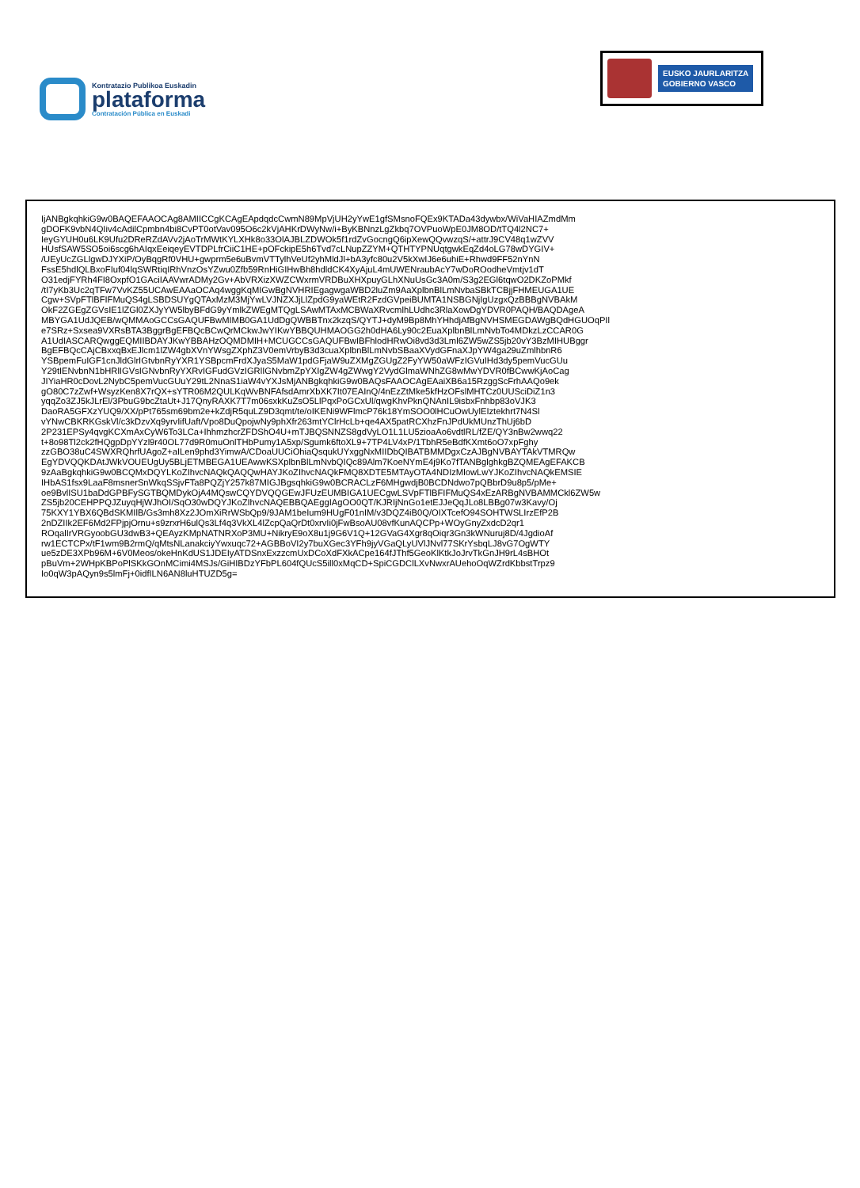Kontratazio Publikoa Euskadin
plataforma
Contratación Pública en Euskadi
EUSKO JAURLARITZA
GOBIERNO VASCO
IjANBgkqhkiG9w0BAQEFAAOCAg8AMIICCgKCAgEApdqdcCwmN89MpVjUH2yYwE1gfSMsnoFQEx9KTADa43dywbx/WiVaHIAZmdMm
gDOFK9vbN4QIiv4cAdilCpmbn4bi8CvPT0otVav095O6c2kVjAHKrDWyNw/i+ByKBNnzLgZkbq7OVPuoWpE0JM8OD/tTQ4l2NC7+
IeyGYUH0u6LK9Ufu2DReRZdAVv2jAoTrMWtKYLXHk8o33OlAJBLZDWOk5f1rdZvGocngQ6ipXewQQvwzqS/+attrJ9CV48q1wZVV
HUsfSAW5SO5oi6scg6hAIqxEeiqeyEVTDPLfrCiiC1HE+pOFckipE5h6Tvd7cLNupZZYM+QTHTYPNUqtgwkEqZd4oLG78wDYGIV+
/UEyUcZGLlgwDJYXiP/OyBqgRf0VHU+gwprm5e6uBvmVTTylhVeUf2yhMldJl+bA3yfc80u2V5kXwIJ6e6uhiE+Rhwd9FF52nYnN
FssE5hdlQLBxoFIuf04lqSWRtiqIRhVnzOsYZwu0Zfb59RnHiGIHwBh8hdldCK4XyAjuL4mUWENraubAcY7wDoROodheVmtjv1dT
O31edjFYRh4FI8OxpfO1GAciIAAVwrADMy2Gv+AbVRXizXWZCWxrmVRDBuXHXpuyGLhXNuUsGc3A0m/S3g2EGl6tqwO2DKZoPMkf
/tI7yKb3Uc2qTFw7VvKZ55UCAwEAAaOCAq4wggKqMIGwBgNVHRIEgagwgaWBD2luZm9AaXplbnBlLmNvbaSBkTCBjjFHMEUGA1UE
Cgw+SVpFTlBFIFMuQS4gLSBDSUYgQTAxMzM3MjYwLVJNZXJjLlZpdG9yaWEtR2FzdGVpeiBUMTA1NSBGNjIgUzgxQzBBBgNVBAkM
OkF2ZGEgZGVsIE1lZGl0ZXJyYW5lbyBFdG9yYmlkZWEgMTQgLSAwMTAxMCBWaXRvcmlhLUdhc3RlaXowDgYDVR0PAQH/BAQDAgeA
MBYGA1UdJQEB/wQMMAoGCCsGAQUFBwMIMB0GA1UdDgQWBBTnx2kzqS/QYTJ+dyM9Bp8MhYHhdjAfBgNVHSMEGDAWgBQdHGUOqPIl
e7SRz+Sxsea9VXRsBTA3BggrBgEFBQcBCwQrMCkwJwYIKwYBBQUHMAOGG2h0dHA6Ly90c2EuaXplbnBlLmNvbTo4MDkzLzCCAR0G
A1UdIASCARQwggEQMIIBDAYJKwYBBAHzOQMDMIH+MCUGCCsGAQUFBwIBFhlodHRwOi8vd3d3Lml6ZW5wZS5jb20vY3BzMIHUBggr
BgEFBQcCAjCBxxqBxEJlcm1lZW4gbXVnYWsgZXphZ3V0emVrbyB3d3cuaXplbnBlLmNvbSBaaXVydGFnaXJpYW4ga29uZmlhbnR6
YSBpemFuIGF1cnJldGlrIGtvbnRyYXR1YSBpcmFrdXJyaS5MaW1pdGFjaW9uZXMgZGUgZ2FyYW50aWFzIGVuIHd3dy5pemVucGUu
Y29tIENvbnN1bHRlIGVsIGNvbnRyYXRvIGFudGVzIGRlIGNvbmZpYXIgZW4gZWwgY2VydGlmaWNhZG8wMwYDVR0fBCwwKjAoCag
JIYiaHR0cDovL2NybC5pemVucGUuY29tL2NnaS1iaW4vYXJsMjANBgkqhkiG9w0BAQsFAAOCAgEAaiXB6a15RzggScFrhAAQo9ek
gO80C7zZwf+WsyzKen8X7rQX+sYTR06M2QULKqWvBNFAfsdAmrXbXK7It07EAInQ/4nEzZtMke5kfHzOFslMHTCz0UUSciDiZ1n3
yqqZo3ZJ5kJLrEl/3PbuG9bcZtaUt+J17QnyRAXK7T7m06sxkKuZsO5LlPqxPoGCxUl/qwgKhvPknQNAnIL9isbxFnhbp83oVJK3
DaoRA5GFXzYUQ9/XX/pPt765sm69bm2e+kZdjR5quLZ9D3qmt/te/oIKENi9WFlmcP76k18YmSOO0lHCuOwUylEIztekhrt7N4Sl
vYNwCBKRKGskVl/c3kDzvXq9yrvIifUaft/Vpo8DuQpojwNy9phXfr263mtYClrHcLb+qe4AX5patRCXhzFnJPdUkMUnzThUj6bD
2P231EPSy4qvgKCXmAxCyW6To3LCa+IhhmzhcrZFDShO4U+mTJBQSNNZS8gdVyLO1L1LU5zioaAo6vdtlRL/fZE/QY3nBw2wwq22
t+8o98Tl2ck2fHQgpDpYYzl9r40OL77d9R0muOnlTHbPumy1A5xp/Sgumk6ftoXL9+7TP4LV4xP/1TbhR5eBdfKXmt6oO7xpFghy
zzGBO38uC4SWXRQhrfUAgoZ+aILen9phd3YimwA/CDoaUUCiOhiaQsqukUYxggNxMIIDbQIBATBMMDgxCzAJBgNVBAYTAkVTMRQw
EgYDVQQKDAtJWkVOUEUgUy5BLjETMBEGA1UEAwwKSXplbnBlLmNvbQIQc89Alm7KoeNYmE4j9Ko7fTANBglghkgBZQMEAgEFAKCB
9zAaBgkqhkiG9w0BCQMxDQYLKoZIhvcNAQkQAQQwHAYJKoZIhvcNAQkFMQ8XDTE5MTAyOTA4NDIzMlowLwYJKoZIhvcNAQkEMSIE
IHbAS1fsx9LaaF8msnerSnWkqSSjvFTa8PQZjY257k87MIGJBgsqhkiG9w0BCRACLzF6MHgwdjB0BCDNdwo7pQBbrD9u8p5/pMe+
oe9BvlISU1baDdGPBFySGTBQMDykOjA4MQswCQYDVQQGEwJFUzEUMBIGA1UECgwLSVpFTlBFIFMuQS4xEzARBgNVBAMMCkl6ZW5w
ZS5jb20CEHPPQJZuyqHjWJhOI/SqO30wDQYJKoZIhvcNAQEBBQAEggIAgOO0QT/KJRIjNnGo1etEJJeQqJLo8LBBg07w3Kavy/Oj
75KXY1YBX6QBdSKMIlB/Gs3mh8Xz2JOmXiRrWSbQp9/9JAM1beIum9HUgF01nIM/v3DQZ4iB0Q/OIXTcefO94SOHTWSLIrzEfP2B
2nDZIIk2EF6Md2FPjpjOrnu+s9zrxrH6ulQs3Lf4q3VkXL4lZcpQaQrDt0xrvIi0jFwBsoAU08vfKunAQCPp+WOyGnyZxdcD2qr1
ROqalIrVRGyoobGU3dwB3+QEAyzKMpNATNRXoP3MU+NikryE9oX8u1j9G6V1Q+12GVaG4Xgr8qOiqr3Gn3kWNuruj8D/4JgdioAf
rw1ECTCPx/tF1wm9B2rmQ/qMtsNLanakciyYwxuqc72+AGBBoVI2y7buXGec3YFh9jyVGaQLyUVlJNvl77SKrYsbqLJ8vG7OgWTY
ue5zDE3XPb96M+6V0Meos/okeHnKdUS1JDEIyATDSnxExzzcmUxDCoXdFXkACpe164fJThf5GeoKlKtkJoJrvTkGnJH9rL4sBHOt
pBuVm+2WHpKBPoPlSKkGOnMCimi4MSJs/GiHIBDzYFbPL604fQUcS5ill0xMqCD+SpiCGDClLXvNwxrAUehoOqWZrdKbbstTrpz9
Io0qW3pAQyn9s5lmFj+0idfILN6AN8luHTUZD5g=